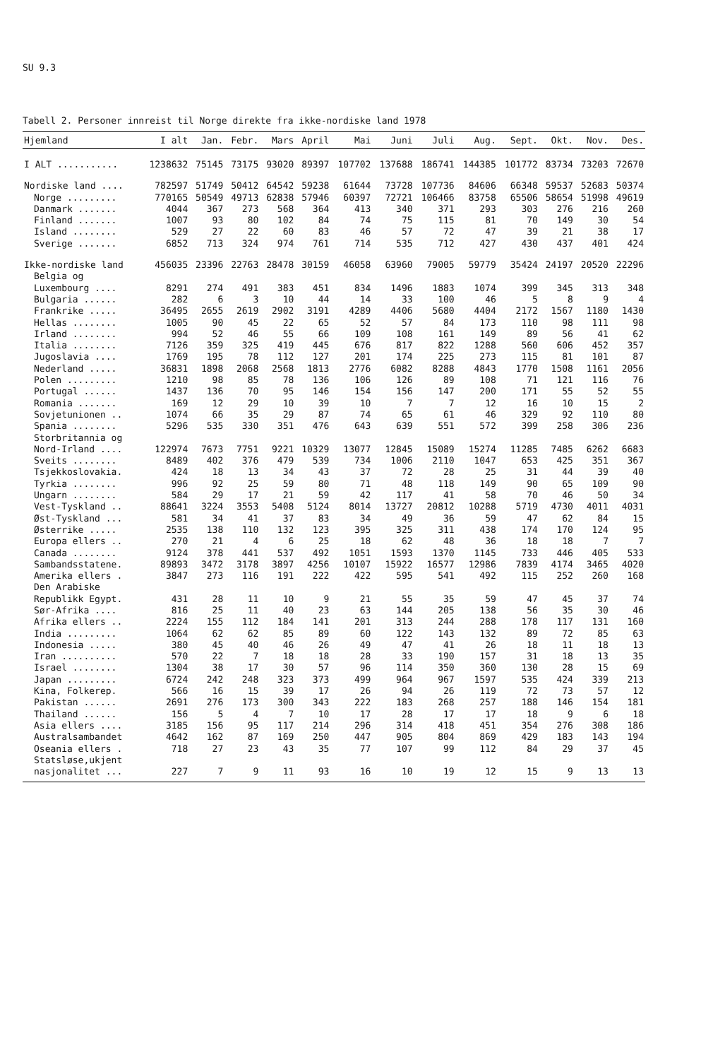SU 9.3
Tabell 2. Personer innreist til Norge direkte fra ikke-nordiske land 1978
| Hjemland | I alt | Jan. | Febr. | Mars | April | Mai | Juni | Juli | Aug. | Sept. | Okt. | Nov. | Des. |
| --- | --- | --- | --- | --- | --- | --- | --- | --- | --- | --- | --- | --- | --- |
| I ALT ........... | 1238632 | 75145 | 73175 | 93020 | 89397 | 107702 | 137688 | 186741 | 144385 | 101772 | 83734 | 73203 | 72670 |
| Nordiske land .... | 782597 | 51749 | 50412 | 64542 | 59238 | 61644 | 73728 | 107736 | 84606 | 66348 | 59537 | 52683 | 50374 |
| Norge ......... | 770165 | 50549 | 49713 | 62838 | 57946 | 60397 | 72721 | 106466 | 83758 | 65506 | 58654 | 51998 | 49619 |
| Danmark ....... | 4044 | 367 | 273 | 568 | 364 | 413 | 340 | 371 | 293 | 303 | 276 | 216 | 260 |
| Finland ....... | 1007 | 93 | 80 | 102 | 84 | 74 | 75 | 115 | 81 | 70 | 149 | 30 | 54 |
| Island ........ | 529 | 27 | 22 | 60 | 83 | 46 | 57 | 72 | 47 | 39 | 21 | 38 | 17 |
| Sverige ....... | 6852 | 713 | 324 | 974 | 761 | 714 | 535 | 712 | 427 | 430 | 437 | 401 | 424 |
| Ikke-nordiske land | 456035 | 23396 | 22763 | 28478 | 30159 | 46058 | 63960 | 79005 | 59779 | 35424 | 24197 | 20520 | 22296 |
| Belgia og | | | | | | | | | | | | | |
| Luxembourg .... | 8291 | 274 | 491 | 383 | 451 | 834 | 1496 | 1883 | 1074 | 399 | 345 | 313 | 348 |
| Bulgaria ...... | 282 | 6 | 3 | 10 | 44 | 14 | 33 | 100 | 46 | 5 | 8 | 9 | 4 |
| Frankrike ..... | 36495 | 2655 | 2619 | 2902 | 3191 | 4289 | 4406 | 5680 | 4404 | 2172 | 1567 | 1180 | 1430 |
| Hellas ........ | 1005 | 90 | 45 | 22 | 65 | 52 | 57 | 84 | 173 | 110 | 98 | 111 | 98 |
| Irland ........ | 994 | 52 | 46 | 55 | 66 | 109 | 108 | 161 | 149 | 89 | 56 | 41 | 62 |
| Italia ........ | 7126 | 359 | 325 | 419 | 445 | 676 | 817 | 822 | 1288 | 560 | 606 | 452 | 357 |
| Jugoslavia .... | 1769 | 195 | 78 | 112 | 127 | 201 | 174 | 225 | 273 | 115 | 81 | 101 | 87 |
| Nederland ..... | 36831 | 1898 | 2068 | 2568 | 1813 | 2776 | 6082 | 8288 | 4843 | 1770 | 1508 | 1161 | 2056 |
| Polen ......... | 1210 | 98 | 85 | 78 | 136 | 106 | 126 | 89 | 108 | 71 | 121 | 116 | 76 |
| Portugal ...... | 1437 | 136 | 70 | 95 | 146 | 154 | 156 | 147 | 200 | 171 | 55 | 52 | 55 |
| Romania ....... | 169 | 12 | 29 | 10 | 39 | 10 | 7 | 7 | 12 | 16 | 10 | 15 | 2 |
| Sovjetunionen .. | 1074 | 66 | 35 | 29 | 87 | 74 | 65 | 61 | 46 | 329 | 92 | 110 | 80 |
| Spania ........ | 5296 | 535 | 330 | 351 | 476 | 643 | 639 | 551 | 572 | 399 | 258 | 306 | 236 |
| Storbritannia og | | | | | | | | | | | | | |
| Nord-Irland .... | 122974 | 7673 | 7751 | 9221 | 10329 | 13077 | 12845 | 15089 | 15274 | 11285 | 7485 | 6262 | 6683 |
| Sveits ........ | 8489 | 402 | 376 | 479 | 539 | 734 | 1006 | 2110 | 1047 | 653 | 425 | 351 | 367 |
| Tsjekkoslovakia. | 424 | 18 | 13 | 34 | 43 | 37 | 72 | 28 | 25 | 31 | 44 | 39 | 40 |
| Tyrkia ........ | 996 | 92 | 25 | 59 | 80 | 71 | 48 | 118 | 149 | 90 | 65 | 109 | 90 |
| Ungarn ........ | 584 | 29 | 17 | 21 | 59 | 42 | 117 | 41 | 58 | 70 | 46 | 50 | 34 |
| Vest-Tyskland .. | 88641 | 3224 | 3553 | 5408 | 5124 | 8014 | 13727 | 20812 | 10288 | 5719 | 4730 | 4011 | 4031 |
| Øst-Tyskland ... | 581 | 34 | 41 | 37 | 83 | 34 | 49 | 36 | 59 | 47 | 62 | 84 | 15 |
| Østerrike ..... | 2535 | 138 | 110 | 132 | 123 | 395 | 325 | 311 | 438 | 174 | 170 | 124 | 95 |
| Europa ellers .. | 270 | 21 | 4 | 6 | 25 | 18 | 62 | 48 | 36 | 18 | 18 | 7 | 7 |
| Canada ........ | 9124 | 378 | 441 | 537 | 492 | 1051 | 1593 | 1370 | 1145 | 733 | 446 | 405 | 533 |
| Sambandsstatene. | 89893 | 3472 | 3178 | 3897 | 4256 | 10107 | 15922 | 16577 | 12986 | 7839 | 4174 | 3465 | 4020 |
| Amerika ellers . | 3847 | 273 | 116 | 191 | 222 | 422 | 595 | 541 | 492 | 115 | 252 | 260 | 168 |
| Den Arabiske | | | | | | | | | | | | | |
| Republikk Egypt. | 431 | 28 | 11 | 10 | 9 | 21 | 55 | 35 | 59 | 47 | 45 | 37 | 74 |
| Sør-Afrika .... | 816 | 25 | 11 | 40 | 23 | 63 | 144 | 205 | 138 | 56 | 35 | 30 | 46 |
| Afrika ellers .. | 2224 | 155 | 112 | 184 | 141 | 201 | 313 | 244 | 288 | 178 | 117 | 131 | 160 |
| India ......... | 1064 | 62 | 62 | 85 | 89 | 60 | 122 | 143 | 132 | 89 | 72 | 85 | 63 |
| Indonesia ..... | 380 | 45 | 40 | 46 | 26 | 49 | 47 | 41 | 26 | 18 | 11 | 18 | 13 |
| Iran .......... | 570 | 22 | 7 | 18 | 18 | 28 | 33 | 190 | 157 | 31 | 18 | 13 | 35 |
| Israel ........ | 1304 | 38 | 17 | 30 | 57 | 96 | 114 | 350 | 360 | 130 | 28 | 15 | 69 |
| Japan ......... | 6724 | 242 | 248 | 323 | 373 | 499 | 964 | 967 | 1597 | 535 | 424 | 339 | 213 |
| Kina, Folkerep. | 566 | 16 | 15 | 39 | 17 | 26 | 94 | 26 | 119 | 72 | 73 | 57 | 12 |
| Pakistan ...... | 2691 | 276 | 173 | 300 | 343 | 222 | 183 | 268 | 257 | 188 | 146 | 154 | 181 |
| Thailand ...... | 156 | 5 | 4 | 7 | 10 | 17 | 28 | 17 | 17 | 18 | 9 | 6 | 18 |
| Asia ellers .... | 3185 | 156 | 95 | 117 | 214 | 296 | 314 | 418 | 451 | 354 | 276 | 308 | 186 |
| Australsambandet | 4642 | 162 | 87 | 169 | 250 | 447 | 905 | 804 | 869 | 429 | 183 | 143 | 194 |
| Oseania ellers . | 718 | 27 | 23 | 43 | 35 | 77 | 107 | 99 | 112 | 84 | 29 | 37 | 45 |
| Statsløse,ukjent | | | | | | | | | | | | | |
| nasjonalitet ... | 227 | 7 | 9 | 11 | 93 | 16 | 10 | 19 | 12 | 15 | 9 | 13 | 13 |